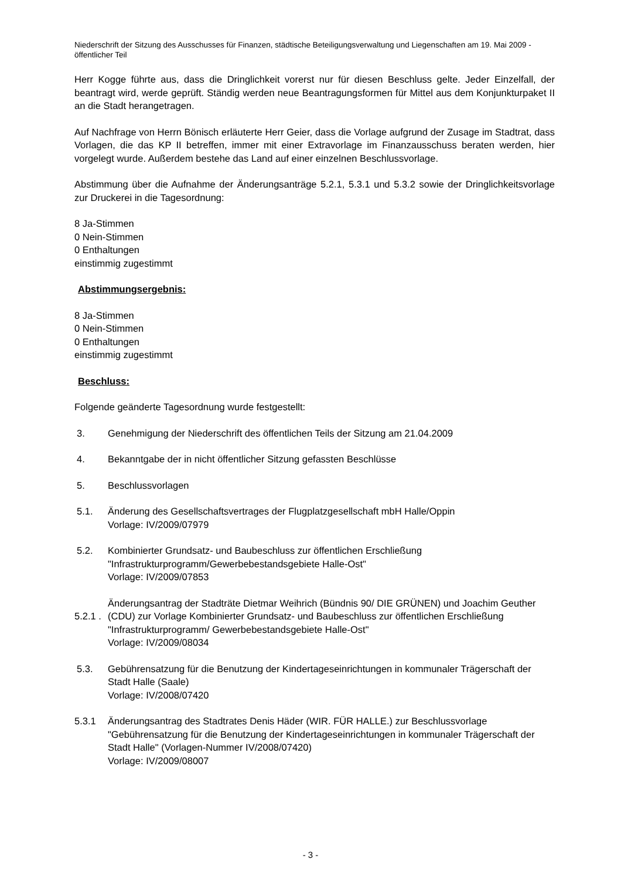Niederschrift der Sitzung des Ausschusses für Finanzen, städtische Beteiligungsverwaltung und Liegenschaften am 19. Mai 2009 - öffentlicher Teil
Herr Kogge führte aus, dass die Dringlichkeit vorerst nur für diesen Beschluss gelte. Jeder Einzelfall, der beantragt wird, werde geprüft. Ständig werden neue Beantragungsformen für Mittel aus dem Konjunkturpaket II an die Stadt herangetragen.
Auf Nachfrage von Herrn Bönisch erläuterte Herr Geier, dass die Vorlage aufgrund der Zusage im Stadtrat, dass Vorlagen, die das KP II betreffen, immer mit einer Extravorlage im Finanzausschuss beraten werden, hier vorgelegt wurde. Außerdem bestehe das Land auf einer einzelnen Beschlussvorlage.
Abstimmung über die Aufnahme der Änderungsanträge 5.2.1, 5.3.1 und 5.3.2 sowie der Dringlichkeitsvorlage zur Druckerei in die Tagesordnung:
8 Ja-Stimmen
0 Nein-Stimmen
0 Enthaltungen
einstimmig zugestimmt
Abstimmungsergebnis:
8 Ja-Stimmen
0 Nein-Stimmen
0 Enthaltungen
einstimmig zugestimmt
Beschluss:
Folgende geänderte Tagesordnung wurde festgestellt:
3. Genehmigung der Niederschrift des öffentlichen Teils der Sitzung am 21.04.2009
4. Bekanntgabe der in nicht öffentlicher Sitzung gefassten Beschlüsse
5. Beschlussvorlagen
5.1. Änderung des Gesellschaftsvertrages der Flugplatzgesellschaft mbH Halle/Oppin
Vorlage: IV/2009/07979
5.2. Kombinierter Grundsatz- und Baubeschluss zur öffentlichen Erschließung "Infrastrukturprogramm/Gewerbebestandsgebiete Halle-Ost"
Vorlage: IV/2009/07853
5.2.1 .
Änderungsantrag der Stadträte Dietmar Weihrich (Bündnis 90/ DIE GRÜNEN) und Joachim Geuther (CDU) zur Vorlage Kombinierter Grundsatz- und Baubeschluss zur öffentlichen Erschließung "Infrastrukturprogramm/ Gewerbebestandsgebiete Halle-Ost"
Vorlage: IV/2009/08034
5.3. Gebührensatzung für die Benutzung der Kindertageseinrichtungen in kommunaler Trägerschaft der Stadt Halle (Saale)
Vorlage: IV/2008/07420
5.3.1 Änderungsantrag des Stadtrates Denis Häder (WIR. FÜR HALLE.) zur Beschlussvorlage "Gebührensatzung für die Benutzung der Kindertageseinrichtungen in kommunaler Trägerschaft der Stadt Halle" (Vorlagen-Nummer IV/2008/07420)
Vorlage: IV/2009/08007
- 3 -